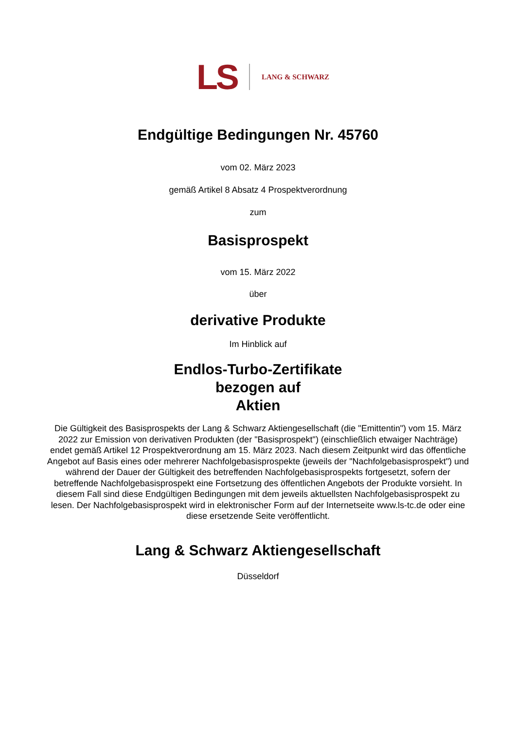LS LANG & SCHWARZ
Endgültige Bedingungen Nr. 45760
vom 02. März 2023
gemäß Artikel 8 Absatz 4 Prospektverordnung
zum
Basisprospekt
vom 15. März 2022
über
derivative Produkte
Im Hinblick auf
Endlos-Turbo-Zertifikate
bezogen auf
Aktien
Die Gültigkeit des Basisprospekts der Lang & Schwarz Aktiengesellschaft (die "Emittentin") vom 15. März 2022 zur Emission von derivativen Produkten (der "Basisprospekt") (einschließlich etwaiger Nachträge) endet gemäß Artikel 12 Prospektverordnung am 15. März 2023. Nach diesem Zeitpunkt wird das öffentliche Angebot auf Basis eines oder mehrerer Nachfolgebasisprospekte (jeweils der "Nachfolgebasisprospekt") und während der Dauer der Gültigkeit des betreffenden Nachfolgebasisprospekts fortgesetzt, sofern der betreffende Nachfolgebasisprospekt eine Fortsetzung des öffentlichen Angebots der Produkte vorsieht. In diesem Fall sind diese Endgültigen Bedingungen mit dem jeweils aktuellsten Nachfolgebasisprospekt zu lesen. Der Nachfolgebasisprospekt wird in elektronischer Form auf der Internetseite www.ls-tc.de oder eine diese ersetzende Seite veröffentlicht.
Lang & Schwarz Aktiengesellschaft
Düsseldorf